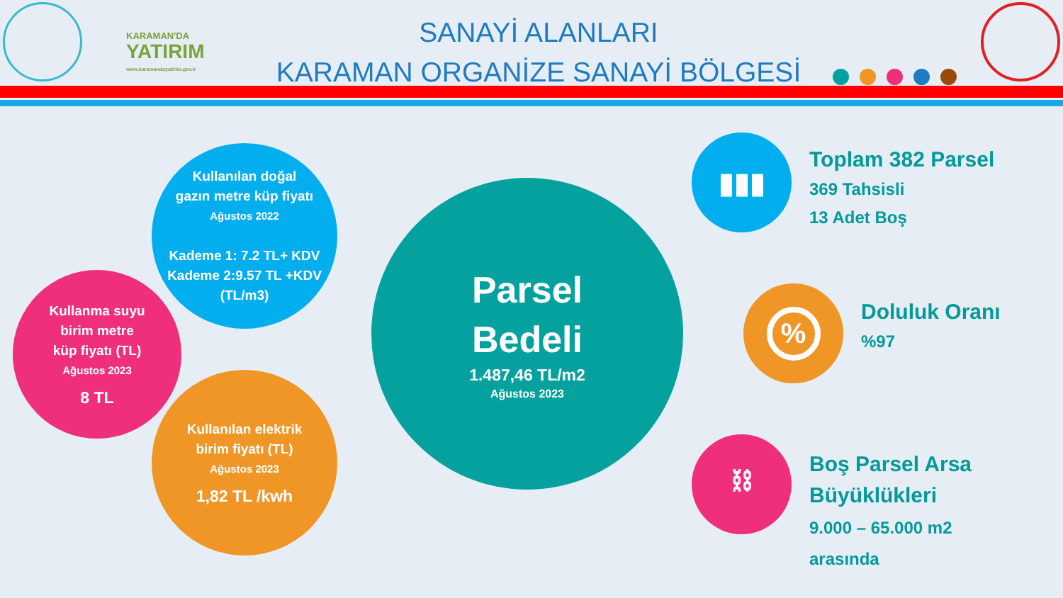KARAMAN'DA
YATIRIM
www.karamandayatirim.gov.tr
SANAYİ ALANLARI
KARAMAN ORGANİZE SANAYİ BÖLGESİ
Kullanılan doğal
gazın metre küp fiyatı
Ağustos 2022
Kademe 1: 7.2 TL+ KDV
Kademe 2:9.57 TL +KDV
(TL/m3)
Kullanma suyu
birim metre
küp fiyatı (TL)
Ağustos 2023
8 TL
Kullanılan elektrik
birim fiyatı (TL)
Ağustos 2023
1,82 TL /kwh
Parsel
Bedeli
1.487,46 TL/m2
Ağustos 2023
▮▮▮
Toplam 382 Parsel
369 Tahsisli
13 Adet Boş
%
Doluluk Oranı
%97
⛓
Boş Parsel Arsa
Büyüklükleri
9.000 – 65.000 m2
arasında